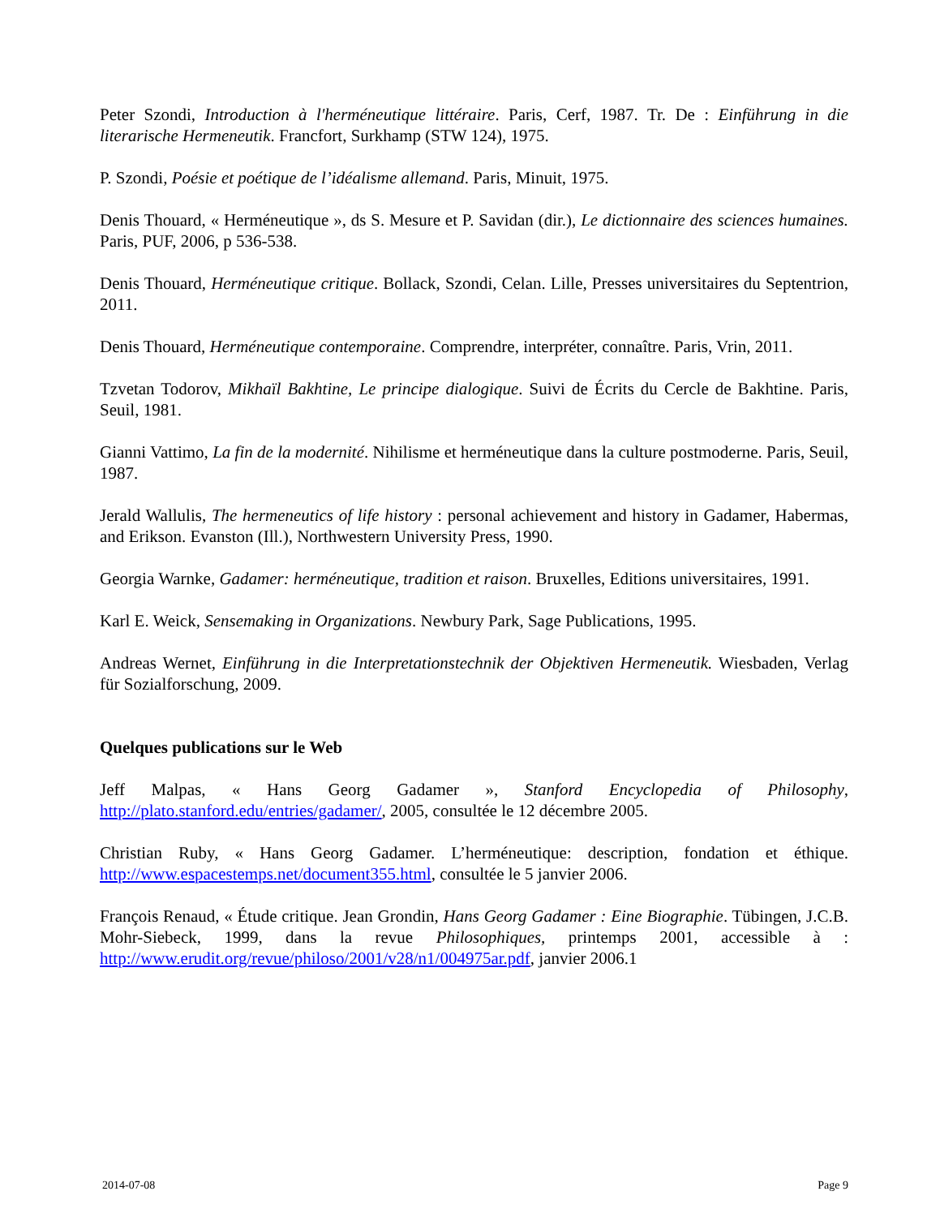Peter Szondi, Introduction à l'herméneutique littéraire. Paris, Cerf, 1987. Tr. De : Einführung in die literarische Hermeneutik. Francfort, Surkhamp (STW 124), 1975.
P. Szondi, Poésie et poétique de l’idéalisme allemand. Paris, Minuit, 1975.
Denis Thouard, « Herméneutique », ds S. Mesure et P. Savidan (dir.), Le dictionnaire des sciences humaines. Paris, PUF, 2006, p 536-538.
Denis Thouard, Herméneutique critique. Bollack, Szondi, Celan. Lille, Presses universitaires du Septentrion, 2011.
Denis Thouard, Herméneutique contemporaine. Comprendre, interpréter, connaître. Paris, Vrin, 2011.
Tzvetan Todorov, Mikhaïl Bakhtine, Le principe dialogique. Suivi de Écrits du Cercle de Bakhtine. Paris, Seuil, 1981.
Gianni Vattimo, La fin de la modernité. Nihilisme et herméneutique dans la culture postmoderne. Paris, Seuil, 1987.
Jerald Wallulis, The hermeneutics of life history : personal achievement and history in Gadamer, Habermas, and Erikson. Evanston (Ill.), Northwestern University Press, 1990.
Georgia Warnke, Gadamer: herméneutique, tradition et raison. Bruxelles, Editions universitaires, 1991.
Karl E. Weick, Sensemaking in Organizations. Newbury Park, Sage Publications, 1995.
Andreas Wernet, Einführung in die Interpretationstechnik der Objektiven Hermeneutik. Wiesbaden, Verlag für Sozialforschung, 2009.
Quelques publications sur le Web
Jeff Malpas, « Hans Georg Gadamer », Stanford Encyclopedia of Philosophy, http://plato.stanford.edu/entries/gadamer/, 2005, consultée le 12 décembre 2005.
Christian Ruby, « Hans Georg Gadamer. L’herméneutique: description, fondation et éthique. http://www.espacestemps.net/document355.html, consultée le 5 janvier 2006.
François Renaud, « Étude critique. Jean Grondin, Hans Georg Gadamer : Eine Biographie. Tübingen, J.C.B. Mohr-Siebeck, 1999, dans la revue Philosophiques, printemps 2001, accessible à : http://www.erudit.org/revue/philoso/2001/v28/n1/004975ar.pdf, janvier 2006.1
2014-07-08 Page 9